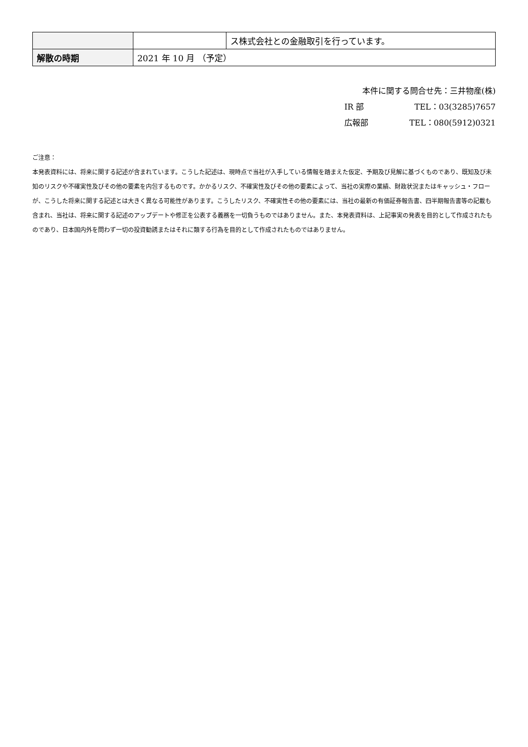| | | ス株式会社との金融取引を行っています。 |
| 解散の時期 | 2021 年 10 月 （予定） | |
本件に関する問合せ先：三井物産(株)
IR 部 TEL：03(3285)7657
広報部 TEL：080(5912)0321
ご注意：
本発表資料には、将来に関する記述が含まれています。こうした記述は、現時点で当社が入手している情報を踏まえた仮定、予期及び見解に基づくものであり、既知及び未知のリスクや不確実性及びその他の要素を内包するものです。かかるリスク、不確実性及びその他の要素によって、当社の実際の業績、財政状況またはキャッシュ・フローが、こうした将来に関する記述とは大きく異なる可能性があります。こうしたリスク、不確実性その他の要素には、当社の最新の有価証券報告書、四半期報告書等の記載も含まれ、当社は、将来に関する記述のアップデートや修正を公表する義務を一切負うものではありません。また、本発表資料は、上記事実の発表を目的として作成されたものであり、日本国内外を問わず一切の投資勧誘またはそれに類する行為を目的として作成されたものではありません。